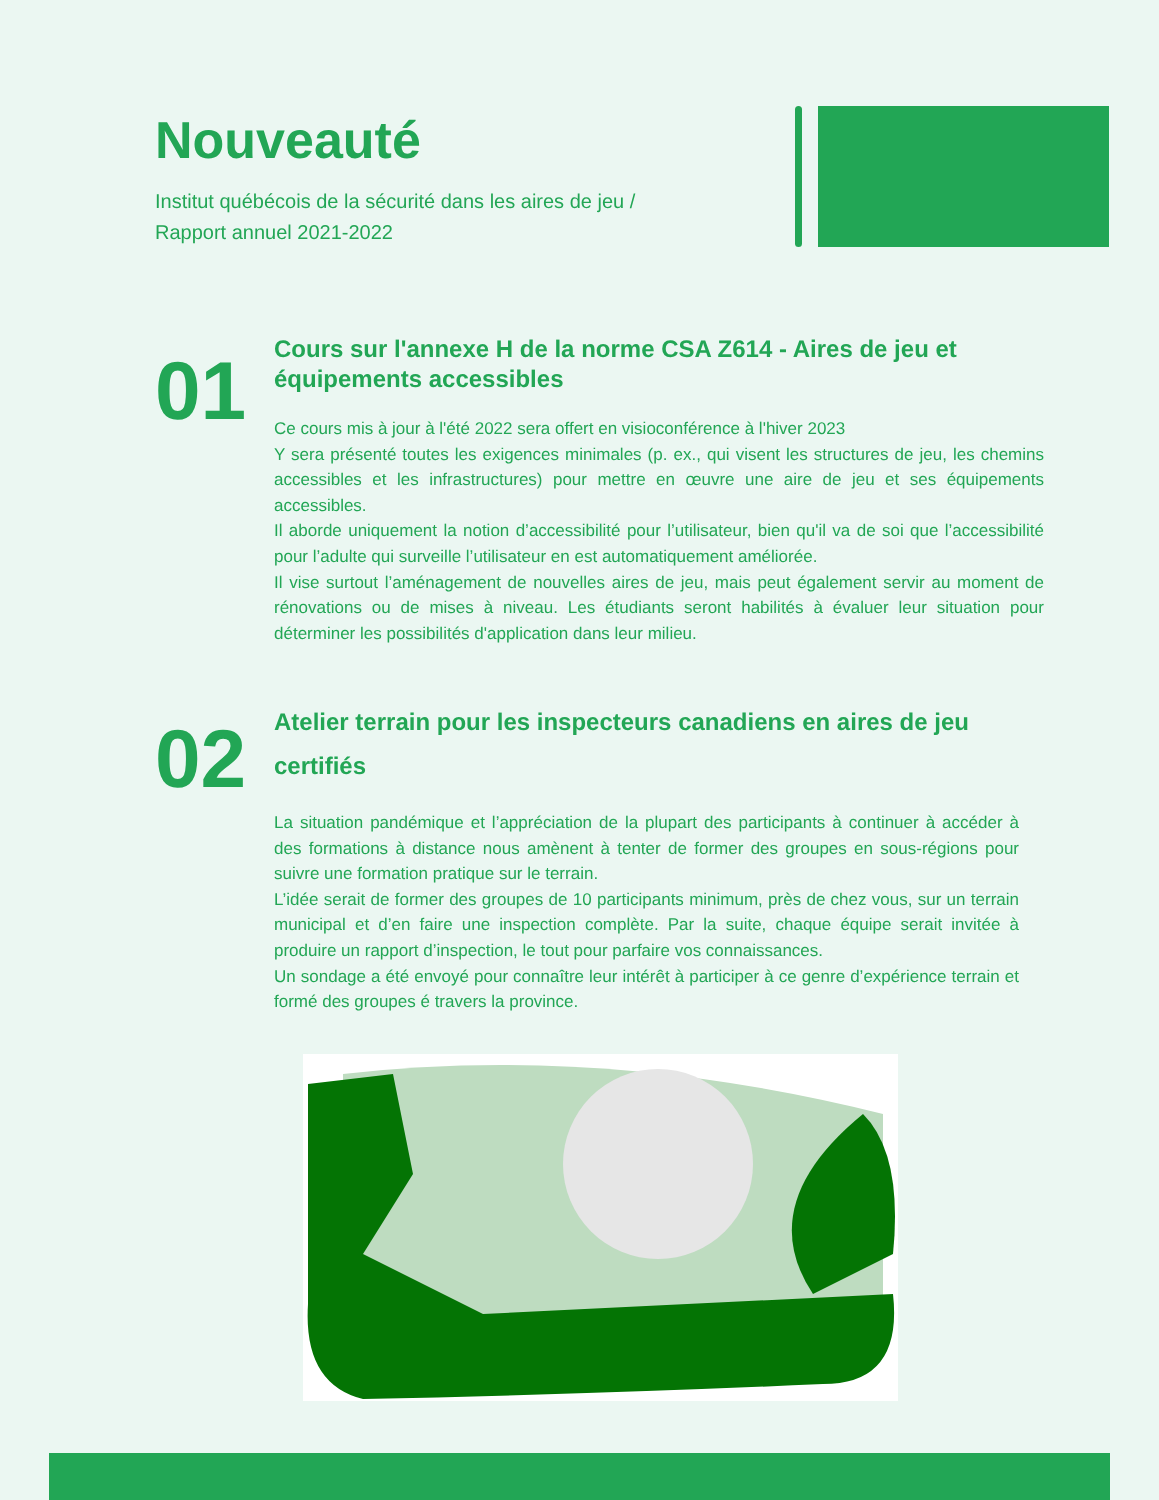Nouveauté
Institut québécois de la sécurité dans les aires de jeu /
Rapport annuel 2021-2022
01
Cours sur l'annexe H de la norme CSA Z614 - Aires de jeu et équipements accessibles
Ce cours mis à jour à l'été 2022 sera offert en visioconférence à l'hiver 2023
Y sera présenté toutes les exigences minimales (p. ex., qui visent les structures de jeu, les chemins accessibles et les infrastructures) pour mettre en œuvre une aire de jeu et ses équipements accessibles.
Il aborde uniquement la notion d’accessibilité pour l’utilisateur, bien qu'il va de soi que l’accessibilité pour l’adulte qui surveille l’utilisateur en est automatiquement améliorée.
Il vise surtout l’aménagement de nouvelles aires de jeu, mais peut également servir au moment de rénovations ou de mises à niveau. Les étudiants seront habilités à évaluer leur situation pour déterminer les possibilités d'application dans leur milieu.
02
Atelier terrain pour les inspecteurs canadiens en aires de jeu certifiés
La situation pandémique et l’appréciation de la plupart des participants à continuer à accéder à des formations à distance nous amènent à tenter de former des groupes en sous-régions pour suivre une formation pratique sur le terrain.
L’idée serait de former des groupes de 10 participants minimum, près de chez vous, sur un terrain municipal et d’en faire une inspection complète. Par la suite, chaque équipe serait invitée à produire un rapport d’inspection, le tout pour parfaire vos connaissances.
Un sondage a été envoyé pour connaître leur intérêt à participer à ce genre d’expérience terrain et formé des groupes é travers la province.